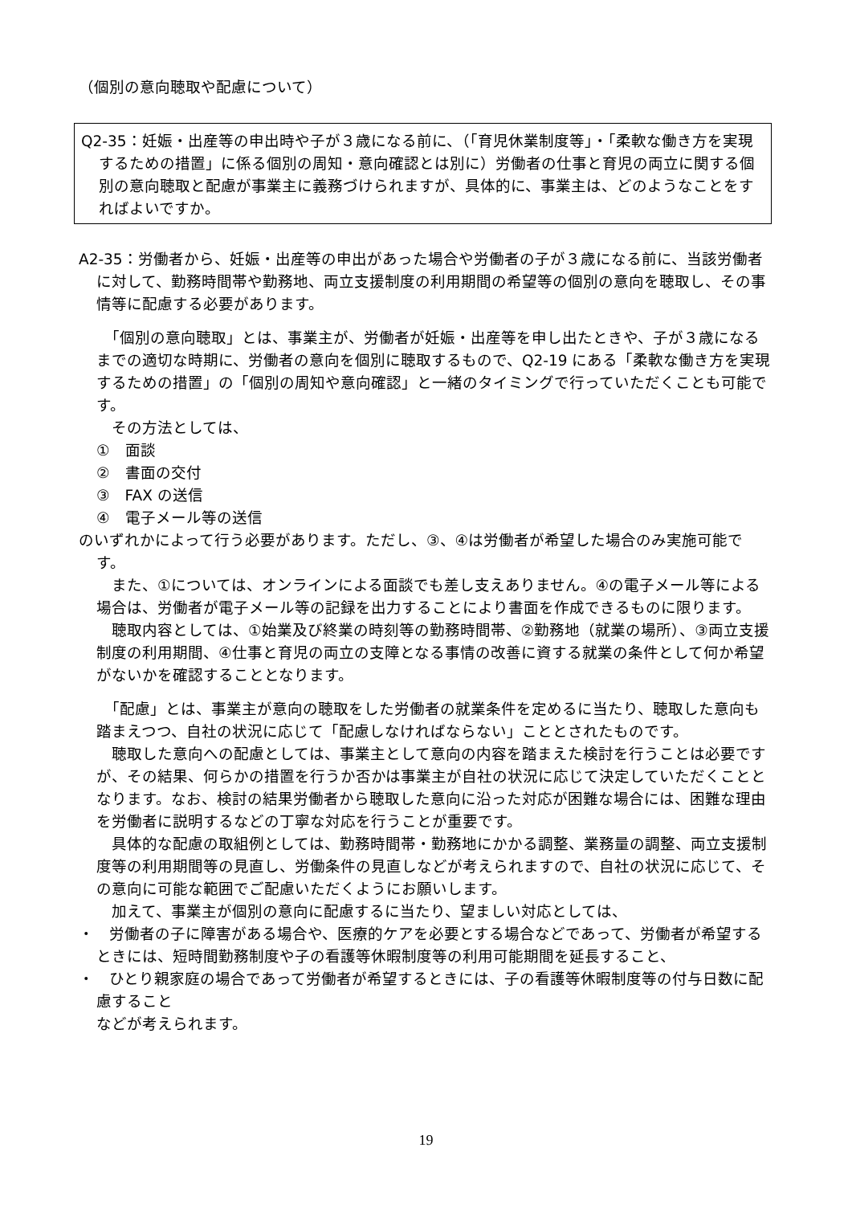（個別の意向聴取や配慮について）
Q2-35：妊娠・出産等の申出時や子が３歳になる前に、（「育児休業制度等」・「柔軟な働き方を実現するための措置」に係る個別の周知・意向確認とは別に）労働者の仕事と育児の両立に関する個別の意向聴取と配慮が事業主に義務づけられますが、具体的に、事業主は、どのようなことをすればよいですか。
A2-35：労働者から、妊娠・出産等の申出があった場合や労働者の子が３歳になる前に、当該労働者に対して、勤務時間帯や勤務地、両立支援制度の利用期間の希望等の個別の意向を聴取し、その事情等に配慮する必要があります。
　「個別の意向聴取」とは、事業主が、労働者が妊娠・出産等を申し出たときや、子が３歳になるまでの適切な時期に、労働者の意向を個別に聴取するもので、Q2-19 にある「柔軟な働き方を実現するための措置」の「個別の周知や意向確認」と一緒のタイミングで行っていただくことも可能です。
　その方法としては、
①　面談
②　書面の交付
③　FAX の送信
④　電子メール等の送信
のいずれかによって行う必要があります。ただし、③、④は労働者が希望した場合のみ実施可能です。
　また、①については、オンラインによる面談でも差し支えありません。④の電子メール等による場合は、労働者が電子メール等の記録を出力することにより書面を作成できるものに限ります。
　聴取内容としては、①始業及び終業の時刻等の勤務時間帯、②勤務地（就業の場所）、③両立支援制度の利用期間、④仕事と育児の両立の支障となる事情の改善に資する就業の条件として何か希望がないかを確認することとなります。
　「配慮」とは、事業主が意向の聴取をした労働者の就業条件を定めるに当たり、聴取した意向も踏まえつつ、自社の状況に応じて「配慮しなければならない」こととされたものです。
　聴取した意向への配慮としては、事業主として意向の内容を踏まえた検討を行うことは必要ですが、その結果、何らかの措置を行うか否かは事業主が自社の状況に応じて決定していただくこととなります。なお、検討の結果労働者から聴取した意向に沿った対応が困難な場合には、困難な理由を労働者に説明するなどの丁寧な対応を行うことが重要です。
　具体的な配慮の取組例としては、勤務時間帯・勤務地にかかる調整、業務量の調整、両立支援制度等の利用期間等の見直し、労働条件の見直しなどが考えられますので、自社の状況に応じて、その意向に可能な範囲でご配慮いただくようにお願いします。
　加えて、事業主が個別の意向に配慮するに当たり、望ましい対応としては、
・　労働者の子に障害がある場合や、医療的ケアを必要とする場合などであって、労働者が希望するときには、短時間勤務制度や子の看護等休暇制度等の利用可能期間を延長すること、
・　ひとり親家庭の場合であって労働者が希望するときには、子の看護等休暇制度等の付与日数に配慮すること
などが考えられます。
19